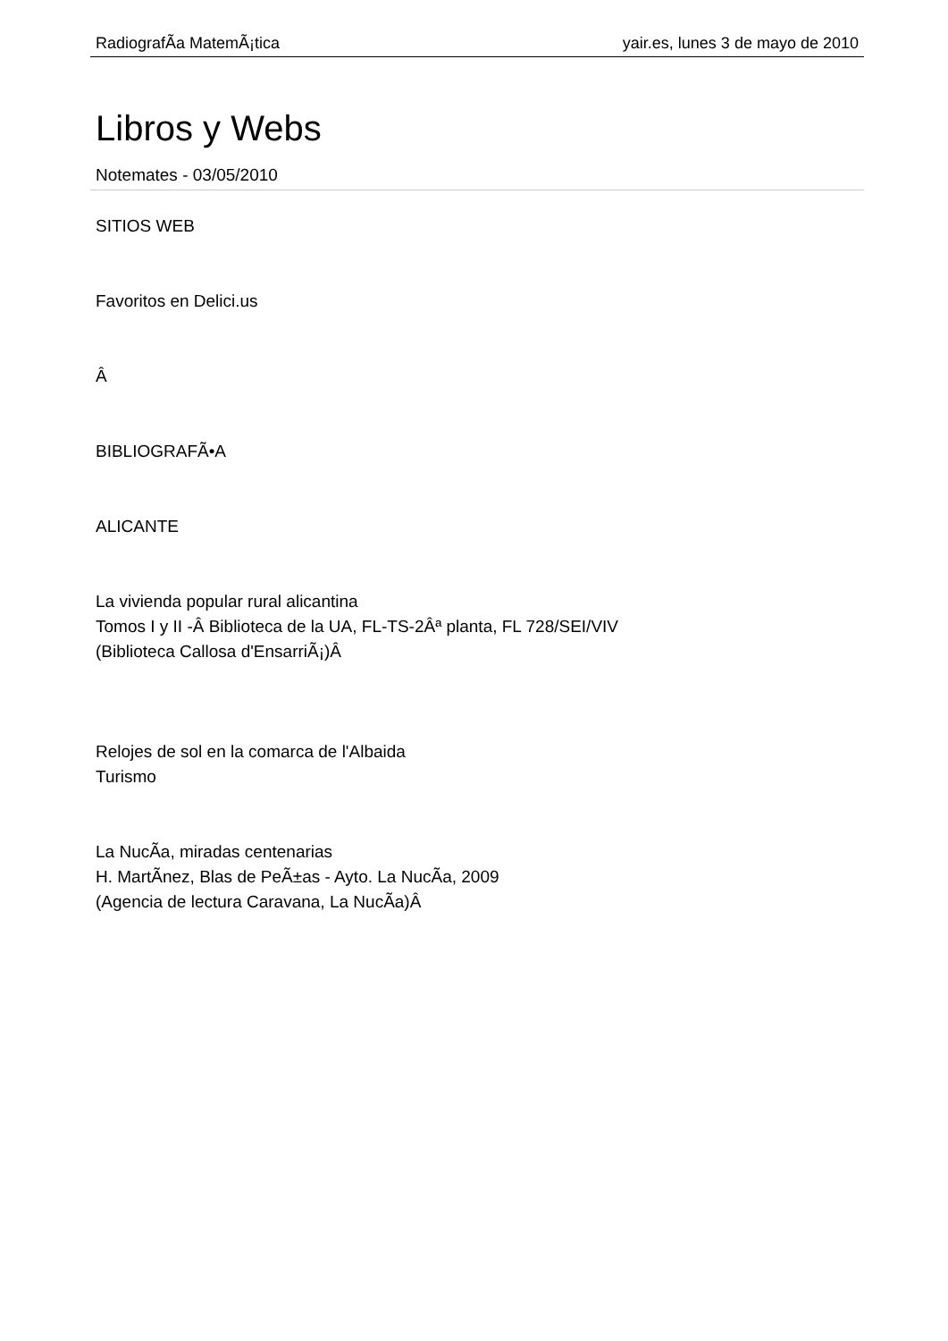RadiografÃ­a MatemÃ¡tica yair.es, lunes 3 de mayo de 2010
Libros y Webs
Notemates - 03/05/2010
SITIOS WEB
Favoritos en Delici.us
Â
BIBLIOGRAFÃ•A
ALICANTE
La vivienda popular rural alicantina
Tomos I y II -Â Biblioteca de la UA, FL-TS-2Âª planta, FL 728/SEI/VIV
(Biblioteca Callosa d'EnsarriÃ¡)Â
Relojes de sol en la comarca de l'Albaida
Turismo
La NucÃ­a, miradas centenarias
H. MartÃ­nez, Blas de PeÃ±as - Ayto. La NucÃ­a, 2009
(Agencia de lectura Caravana, La NucÃ­a)Â